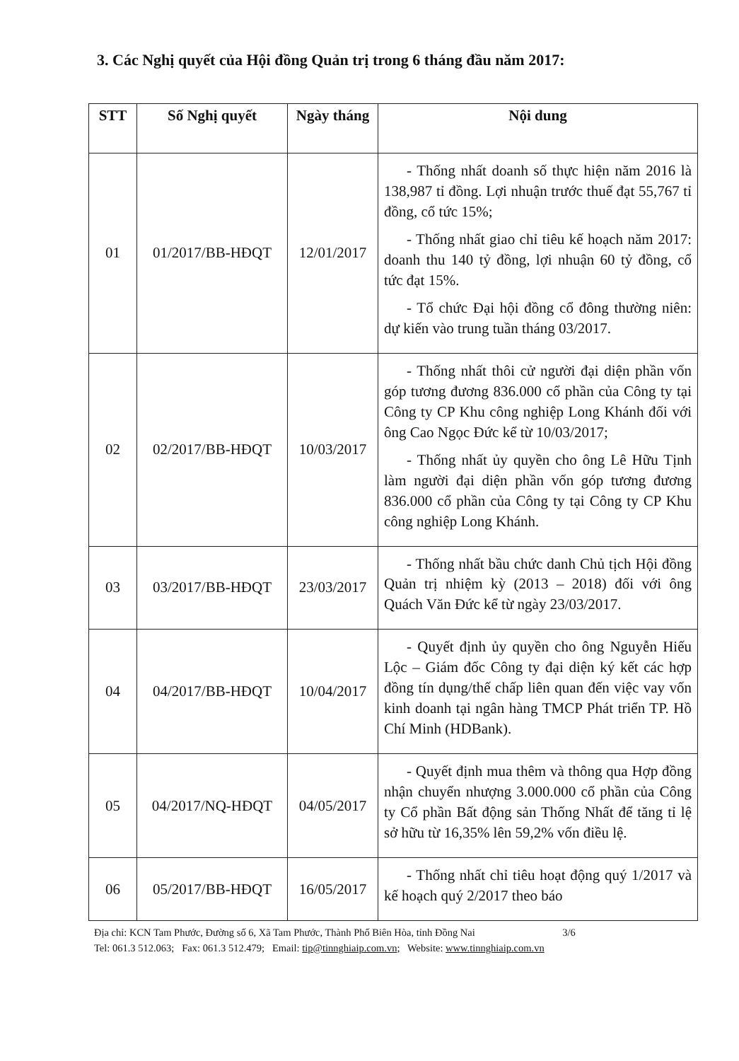3. Các Nghị quyết của Hội đồng Quản trị trong 6 tháng đầu năm 2017:
| STT | Số Nghị quyết | Ngày tháng | Nội dung |
| --- | --- | --- | --- |
| 01 | 01/2017/BB-HĐQT | 12/01/2017 | - Thống nhất doanh số thực hiện năm 2016 là 138,987 tỉ đồng. Lợi nhuận trước thuế đạt 55,767 tỉ đồng, cổ tức 15%; - Thống nhất giao chỉ tiêu kế hoạch năm 2017: doanh thu 140 tỷ đồng, lợi nhuận 60 tỷ đồng, cổ tức đạt 15%. - Tổ chức Đại hội đồng cổ đông thường niên: dự kiến vào trung tuần tháng 03/2017. |
| 02 | 02/2017/BB-HĐQT | 10/03/2017 | - Thống nhất thôi cử người đại diện phần vốn góp tương đương 836.000 cổ phần của Công ty tại Công ty CP Khu công nghiệp Long Khánh đối với ông Cao Ngọc Đức kể từ 10/03/2017; - Thống nhất ủy quyền cho ông Lê Hữu Tịnh làm người đại diện phần vốn góp tương đương 836.000 cổ phần của Công ty tại Công ty CP Khu công nghiệp Long Khánh. |
| 03 | 03/2017/BB-HĐQT | 23/03/2017 | - Thống nhất bầu chức danh Chủ tịch Hội đồng Quản trị nhiệm kỳ (2013 – 2018) đối với ông Quách Văn Đức kể từ ngày 23/03/2017. |
| 04 | 04/2017/BB-HĐQT | 10/04/2017 | - Quyết định ủy quyền cho ông Nguyễn Hiếu Lộc – Giám đốc Công ty đại diện ký kết các hợp đồng tín dụng/thế chấp liên quan đến việc vay vốn kinh doanh tại ngân hàng TMCP Phát triển TP. Hồ Chí Minh (HDBank). |
| 05 | 04/2017/NQ-HĐQT | 04/05/2017 | - Quyết định mua thêm và thông qua Hợp đồng nhận chuyển nhượng 3.000.000 cổ phần của Công ty Cổ phần Bất động sản Thống Nhất để tăng tỉ lệ sở hữu từ 16,35% lên 59,2% vốn điều lệ. |
| 06 | 05/2017/BB-HĐQT | 16/05/2017 | - Thống nhất chỉ tiêu hoạt động quý 1/2017 và kế hoạch quý 2/2017 theo báo |
Địa chỉ: KCN Tam Phước, Đường số 6, Xã Tam Phước, Thành Phố Biên Hòa, tỉnh Đồng Nai 3/6
Tel: 061.3 512.063; Fax: 061.3 512.479; Email: tip@tinnghiaip.com.vn; Website: www.tinnghiaip.com.vn